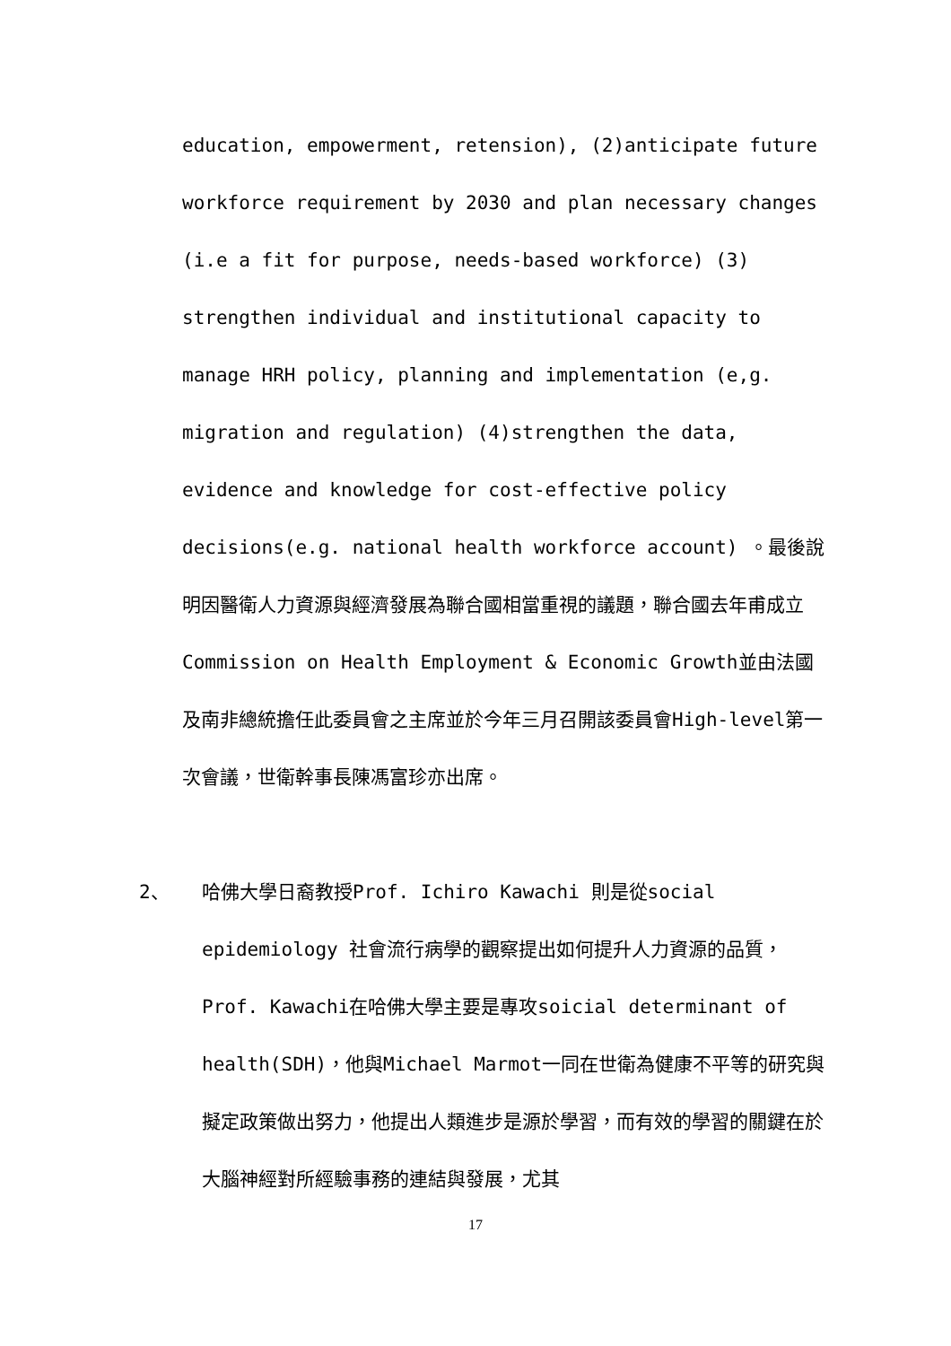education, empowerment, retension), (2)anticipate future workforce requirement by 2030 and plan necessary changes (i.e a fit for purpose, needs-based workforce) (3) strengthen individual and institutional capacity to manage HRH policy, planning and implementation (e,g. migration and regulation) (4)strengthen the data, evidence and knowledge for cost-effective policy decisions(e.g. national health workforce account) 。最後說明因醫衛人力資源與經濟發展為聯合國相當重視的議題，聯合國去年甫成立Commission on Health Employment & Economic Growth並由法國及南非總統擔任此委員會之主席並於今年三月召開該委員會High-level第一次會議，世衛幹事長陳馮富珍亦出席。
2、 哈佛大學日裔教授Prof. Ichiro Kawachi 則是從social epidemiology 社會流行病學的觀察提出如何提升人力資源的品質，Prof. Kawachi在哈佛大學主要是專攻soicial determinant of health(SDH)，他與Michael Marmot一同在世衛為健康不平等的研究與擬定政策做出努力，他提出人類進步是源於學習，而有效的學習的關鍵在於大腦神經對所經驗事務的連結與發展，尤其
17